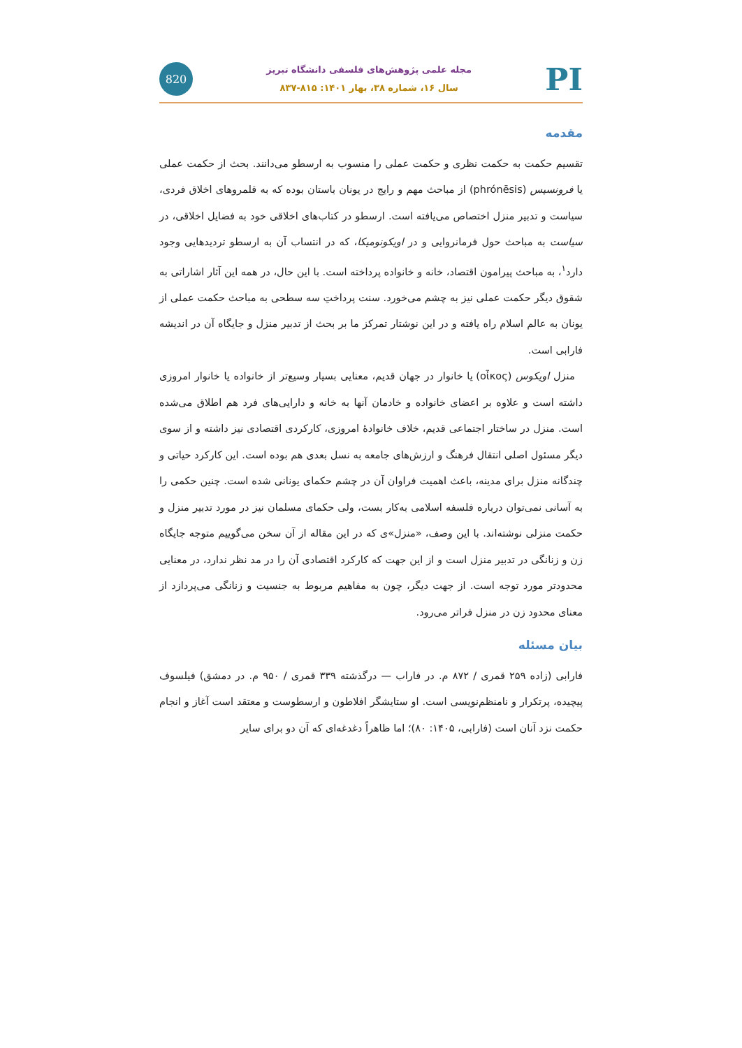820
مجله علمی پژوهش‌های فلسفی دانشگاه تبریز
سال ۱۶، شماره ۳۸، بهار ۱۴۰۱: ۸۱۵-۸۳۷
PI
مقدمه
تقسیم حکمت به حکمت نظری و حکمت عملی را منسوب به ارسطو می‌دانند. بحث از حکمت عملی یا فرونسیس (phrónēsis) از مباحث مهم و رایج در یونان باستان بوده که به قلمروهای اخلاق فردی، سیاست و تدبیر منزل اختصاص می‌یافته است. ارسطو در کتاب‌های اخلاقی خود به فضایل اخلاقی، در سیاست به مباحث حول فرمانروایی و در اویکونومیکا، که در انتساب آن به ارسطو تردیدهایی وجود دارد<sup>۱</sup>، به مباحث پیرامون اقتصاد، خانه و خانواده پرداخته است. با این حال، در همه این آثار اشاراتی به شقوق دیگر حکمت عملی نیز به چشم می‌خورد. سنت پرداختِ سه سطحی به مباحث حکمت عملی از یونان به عالم اسلام راه یافته و در این نوشتار تمرکز ما بر بحث از تدبیر منزل و جایگاه آن در اندیشه فارابی است.
منزل اویکوس (οἶκος) یا خانوار در جهان قدیم، معنایی بسیار وسیع‌تر از خانواده یا خانوار امروزی داشته است و علاوه بر اعضای خانواده و خادمان آنها به خانه و دارایی‌های فرد هم اطلاق می‌شده است. منزل در ساختار اجتماعی قدیم، خلاف خانوادهٔ امروزی، کارکردی اقتصادی نیز داشته و از سوی دیگر مسئول اصلی انتقال فرهنگ و ارزش‌های جامعه به نسل بعدی هم بوده است. این کارکرد حیاتی و چندگانه منزل برای مدینه، باعث اهمیت فراوان آن در چشم حکمای یونانی شده است. چنین حکمی را به آسانی نمی‌توان درباره فلسفه اسلامی به‌کار بست، ولی حکمای مسلمان نیز در مورد تدبیر منزل و حکمت منزلی نوشته‌اند. با این وصف، «منزل»ی که در این مقاله از آن سخن می‌گوییم متوجه جایگاه زن و زنانگی در تدبیر منزل است و از این جهت که کارکرد اقتصادی آن را در مد نظر ندارد، در معنایی محدودتر مورد توجه است. از جهت دیگر، چون به مفاهیم مربوط به جنسیت و زنانگی می‌پردازد از معنای محدود زن در منزل فراتر می‌رود.
بیان مسئله
فارابی (زاده ۲۵۹ قمری / ۸۷۲ م. در فاراب — درگذشته ۳۳۹ قمری / ۹۵۰ م. در دمشق) فیلسوف پیچیده، پرتکرار و نامنظم‌نویسی است. او ستایشگر افلاطون و ارسطوست و معتقد است آغاز و انجام حکمت نزد آنان است (فارابی، ۱۴۰۵: ۸۰)؛ اما ظاهراً دغدغه‌ای که آن دو برای سایر